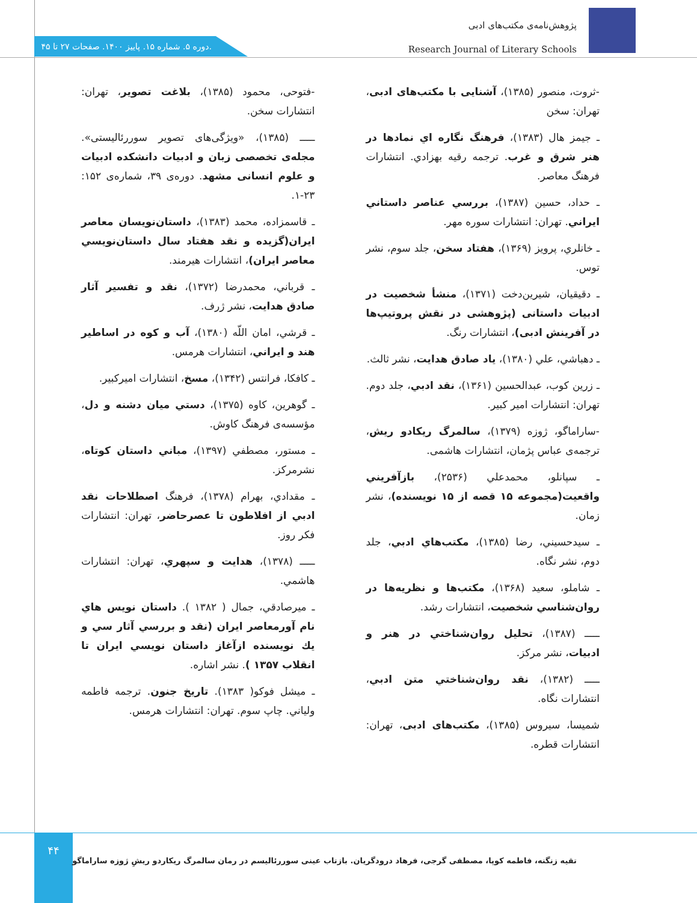پژوهش‌نامه‌ی مکتب‌های ادبی
Research Journal of Literary Schools
دوره ۵. شماره ۱۵. پاییز ۱۴۰۰. صفحات ۲۷ تا ۴۵.
-ثروت، منصور (۱۳۸۵)، آشنایی با مکتب‌های ادبی، تهران: سخن
ـ جیمز هال (۱۳۸۳)، فرهنگ نگاره اي نمادها در هنر شرق و غرب. ترجمه رقیه بهزادي. انتشارات فرهنگ معاصر.
ـ حداد، حسین (۱۳۸۷)، بررسي عناصر داستاني ايراني. تهران: انتشارات سوره مهر.
ـ خانلري، پرویز (۱۳۶۹)، هفتاد سخن، جلد سوم، نشر توس.
ـ دقیقیان، شیرین‌دخت (۱۳۷۱)، منشأ شخصیت در ادبیات داستانی (پژوهشی در نقش پروتیپ‌ها در آفرینش ادبی)، انتشارات رنگ.
ـ دهباشي، علي (۱۳۸۰)، یاد صادق هدایت، نشر ثالث.
ـ زرین کوب، عبدالحسین (۱۳۶۱)، نقد ادبي، جلد دوم. تهران: انتشارات امیر کبیر.
-ساراماگو، ژوزه (۱۳۷۹)، سالمرگ ریکادو ریش، ترجمه‌ی عباس پژمان، انتشارات هاشمی.
ـ سپانلو، محمدعلي (۲۵۳۶)، بازآفریني واقعیت(مجموعه ۱۵ قصه از ۱۵ نویسنده)، نشر زمان.
ـ سیدحسیني، رضا (۱۳۸۵)، مکتب‌هاي ادبي، جلد دوم، نشر نگاه.
ـ شاملو، سعید (۱۳۶۸)، مکتب‌ها و نظریه‌ها در روان‌شناسي شخصیت، انتشارات رشد.
ـــــ (۱۳۸۷)، تحلیل روان‌شناختي در هنر و ادبیات، نشر مرکز.
ـــــ (۱۳۸۲)، نقد روان‌شناختي متن ادبي، انتشارات نگاه.
شمیسا، سیروس (۱۳۸۵)، مکتب‌های ادبی، تهران: انتشارات قطره.
-فتوحی، محمود (۱۳۸۵)، بلاغت تصویر، تهران: انتشارات سخن.
ـــــ (۱۳۸۵)، «ویژگی‌های تصویر سوررئالیستی». مجله‌ی تخصصی زبان و ادبیات دانشکده ادبیات و علوم انسانی مشهد. دوره‌ی ۳۹، شماره‌ی ۱۵۲: ۲۳-۱.
ـ قاسمزاده، محمد (۱۳۸۳)، داستان‌نویسان معاصر ایران(گزیده و نقد هفتاد سال داستان‌نویسي معاصر ایران)، انتشارات هیرمند.
ـ قرباني، محمدرضا (۱۳۷۲)، نقد و تفسیر آثار صادق هدایت، نشر ژرف.
ـ قرشي، امان اللّه (۱۳۸۰)، آب و کوه در اساطیر هند و ایراني، انتشارات هرمس.
ـ کافکا، فرانتس (۱۳۴۲)، مسخ، انتشارات امیرکبیر.
ـ گوهرین، کاوه (۱۳۷۵)، دستي میان دشنه و دل، مؤسسه‌ی فرهنگ کاوش.
ـ مستور، مصطفي (۱۳۹۷)، مباني داستان کوتاه، نشرمرکز.
ـ مقدادي، بهرام (۱۳۷۸)، فرهنگ اصطلاحات نقد ادبي از افلاطون تا عصرحاضر، تهران: انتشارات فکر روز.
ـــــ (۱۳۷۸)، هدایت و سپهري، تهران: انتشارات هاشمي.
ـ میرصادقي، جمال ( ۱۳۸۲ ). داستان نویس هاي نام آورمعاصر ایران (نقد و بررسي آثار سي و یك نویسنده ازآغاز داستان نویسي ایران تا انقلاب ۱۳۵۷ ). نشر اشاره.
ـ میشل فوکو( ۱۳۸۳). تاریخ جنون. ترجمه فاطمه ولیاني. چاپ سوم. تهران: انتشارات هرمس.
۴۴
تقیه زنگنه، فاطمه کوپا، مصطفی گرجی، فرهاد درودگریان. بازتاب عینی سوررئالیسم در رمان سالمرگ ریکاردو ریشِ ژوزه ساراماگو